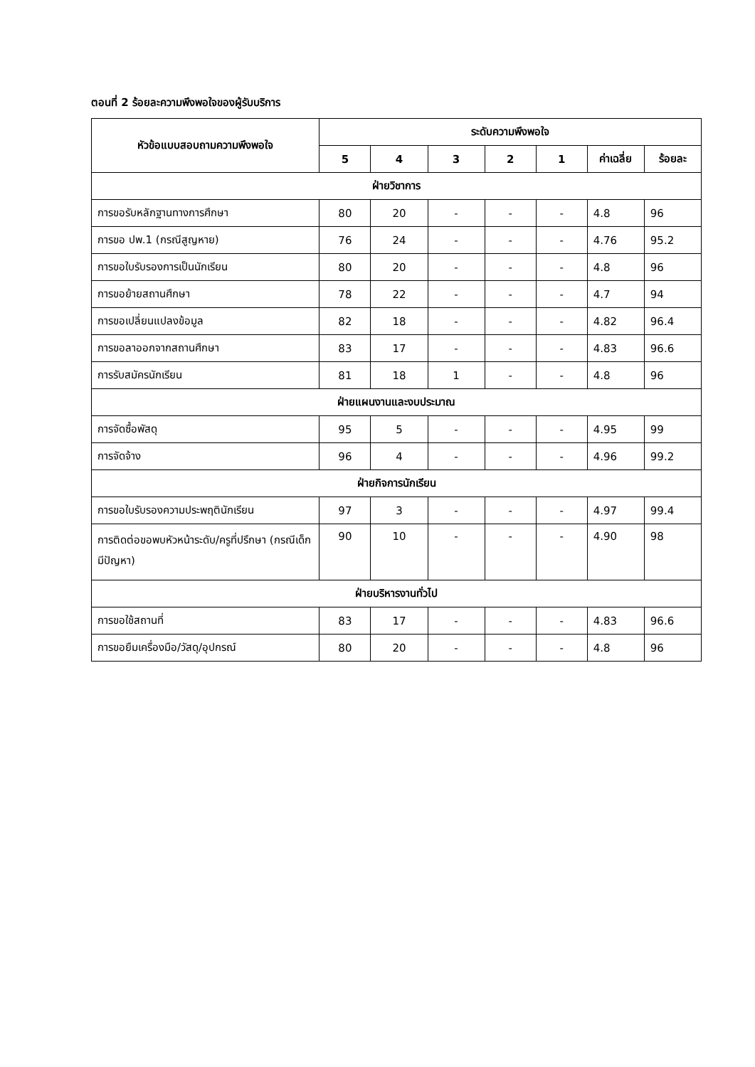ตอนที่ 2 ร้อยละความพึงพอใจของผู้รับบริการ
| หัวข้อแบบสอบถามความพึงพอใจ | ระดับความพึงพอใจ | | | | | | |
| --- | --- | --- | --- | --- | --- | --- | --- |
| | 5 | 4 | 3 | 2 | 1 | ค่าเฉลี่ย | ร้อยละ |
| ฝ่ายวิชาการ | | | | | | | |
| การขอรับหลักฐานทางการศึกษา | 80 | 20 | - | - | - | 4.8 | 96 |
| การขอ ปพ.1 (กรณีสูญหาย) | 76 | 24 | - | - | - | 4.76 | 95.2 |
| การขอใบรับรองการเป็นนักเรียน | 80 | 20 | - | - | - | 4.8 | 96 |
| การขอย้ายสถานศึกษา | 78 | 22 | - | - | - | 4.7 | 94 |
| การขอเปลี่ยนแปลงข้อมูล | 82 | 18 | - | - | - | 4.82 | 96.4 |
| การขอลาออกจากสถานศึกษา | 83 | 17 | - | - | - | 4.83 | 96.6 |
| การรับสมัครนักเรียน | 81 | 18 | 1 | - | - | 4.8 | 96 |
| ฝ่ายแผนงานและงบประมาณ | | | | | | | |
| การจัดซื้อพัสดุ | 95 | 5 | - | - | - | 4.95 | 99 |
| การจัดจ้าง | 96 | 4 | - | - | - | 4.96 | 99.2 |
| ฝ่ายกิจการนักเรียน | | | | | | | |
| การขอใบรับรองความประพฤตินักเรียน | 97 | 3 | - | - | - | 4.97 | 99.4 |
| การติดต่อขอพบหัวหน้าระดับ/ครูที่ปรึกษา (กรณีเด็กมีปัญหา) | 90 | 10 | - | - | - | 4.90 | 98 |
| ฝ่ายบริหารงานทั่วไป | | | | | | | |
| การขอใช้สถานที่ | 83 | 17 | - | - | - | 4.83 | 96.6 |
| การขอยืมเครื่องมือ/วัสดุ/อุปกรณ์ | 80 | 20 | - | - | - | 4.8 | 96 |